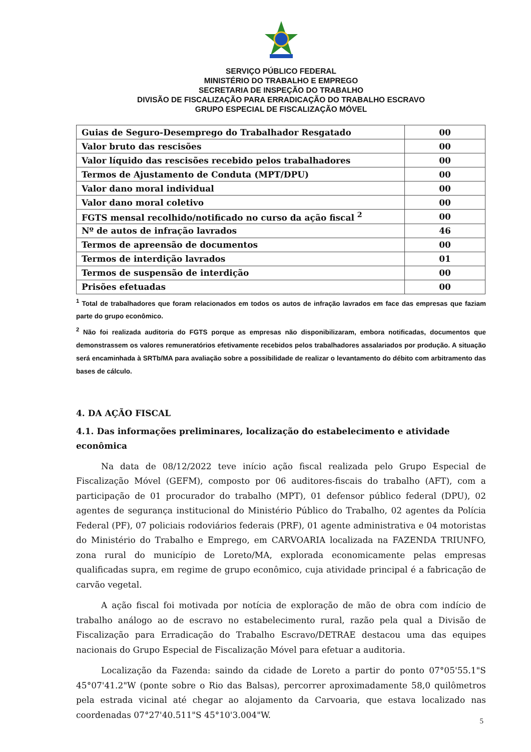SERVIÇO PÚBLICO FEDERAL
MINISTÉRIO DO TRABALHO E EMPREGO
SECRETARIA DE INSPEÇÃO DO TRABALHO
DIVISÃO DE FISCALIZAÇÃO PARA ERRADICAÇÃO DO TRABALHO ESCRAVO
GRUPO ESPECIAL DE FISCALIZAÇÃO MÓVEL
| Guias de Seguro-Desemprego do Trabalhador Resgatado | 00 |
| Valor bruto das rescisões | 00 |
| Valor líquido das rescisões recebido pelos trabalhadores | 00 |
| Termos de Ajustamento de Conduta (MPT/DPU) | 00 |
| Valor dano moral individual | 00 |
| Valor dano moral coletivo | 00 |
| FGTS mensal recolhido/notificado no curso da ação fiscal <sup>2</sup> | 00 |
| Nº de autos de infração lavrados | 46 |
| Termos de apreensão de documentos | 00 |
| Termos de interdição lavrados | 01 |
| Termos de suspensão de interdição | 00 |
| Prisões efetuadas | 00 |
<sup>1</sup> Total de trabalhadores que foram relacionados em todos os autos de infração lavrados em face das empresas que faziam parte do grupo econômico.
<sup>2</sup> Não foi realizada auditoria do FGTS porque as empresas não disponibilizaram, embora notificadas, documentos que demonstrassem os valores remuneratórios efetivamente recebidos pelos trabalhadores assalariados por produção. A situação será encaminhada à SRTb/MA para avaliação sobre a possibilidade de realizar o levantamento do débito com arbitramento das bases de cálculo.
4. DA AÇÃO FISCAL
4.1. Das informações preliminares, localização do estabelecimento e atividade econômica
Na data de 08/12/2022 teve início ação fiscal realizada pelo Grupo Especial de Fiscalização Móvel (GEFM), composto por 06 auditores-fiscais do trabalho (AFT), com a participação de 01 procurador do trabalho (MPT), 01 defensor público federal (DPU), 02 agentes de segurança institucional do Ministério Público do Trabalho, 02 agentes da Polícia Federal (PF), 07 policiais rodoviários federais (PRF), 01 agente administrativa e 04 motoristas do Ministério do Trabalho e Emprego, em CARVOARIA localizada na FAZENDA TRIUNFO, zona rural do município de Loreto/MA, explorada economicamente pelas empresas qualificadas supra, em regime de grupo econômico, cuja atividade principal é a fabricação de carvão vegetal.
A ação fiscal foi motivada por notícia de exploração de mão de obra com indício de trabalho análogo ao de escravo no estabelecimento rural, razão pela qual a Divisão de Fiscalização para Erradicação do Trabalho Escravo/DETRAE destacou uma das equipes nacionais do Grupo Especial de Fiscalização Móvel para efetuar a auditoria.
Localização da Fazenda: saindo da cidade de Loreto a partir do ponto 07°05'55.1"S 45°07'41.2"W (ponte sobre o Rio das Balsas), percorrer aproximadamente 58,0 quilômetros pela estrada vicinal até chegar ao alojamento da Carvoaria, que estava localizado nas coordenadas 07°27'40.511"S 45°10'3.004"W.
5